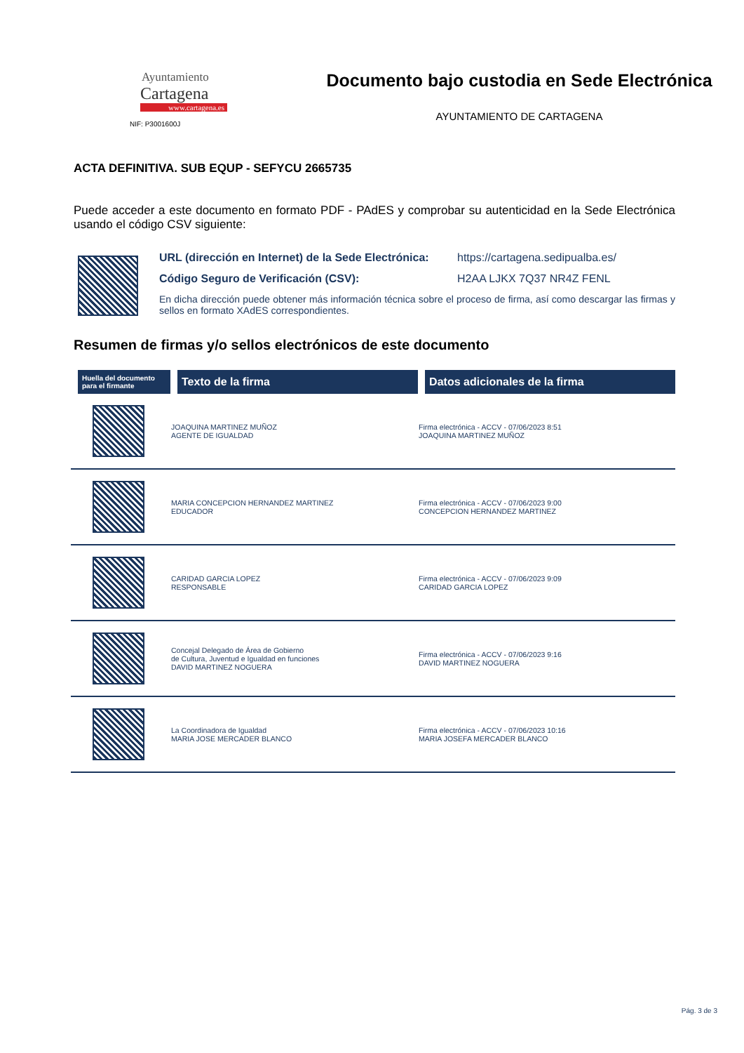Ayuntamiento
Cartagena
www.cartagena.es
NIF: P3001600J
Documento bajo custodia en Sede Electrónica
AYUNTAMIENTO DE CARTAGENA
ACTA DEFINITIVA. SUB EQUP - SEFYCU 2665735
Puede acceder a este documento en formato PDF - PAdES y comprobar su autenticidad en la Sede Electrónica usando el código CSV siguiente:
URL (dirección en Internet) de la Sede Electrónica: https://cartagena.sedipualba.es/
Código Seguro de Verificación (CSV): H2AA LJKX 7Q37 NR4Z FENL
En dicha dirección puede obtener más información técnica sobre el proceso de firma, así como descargar las firmas y sellos en formato XAdES correspondientes.
Resumen de firmas y/o sellos electrónicos de este documento
| Huella del documento para el firmante | Texto de la firma | Datos adicionales de la firma |
| --- | --- | --- |
| | JOAQUINA MARTINEZ MUÑOZ AGENTE DE IGUALDAD | Firma electrónica - ACCV - 07/06/2023 8:51 JOAQUINA MARTINEZ MUÑOZ |
| | MARIA CONCEPCION HERNANDEZ MARTINEZ EDUCADOR | Firma electrónica - ACCV - 07/06/2023 9:00 CONCEPCION HERNANDEZ MARTINEZ |
| | CARIDAD GARCIA LOPEZ RESPONSABLE | Firma electrónica - ACCV - 07/06/2023 9:09 CARIDAD GARCIA LOPEZ |
| | Concejal Delegado de Área de Gobierno de Cultura, Juventud e Igualdad en funciones DAVID MARTINEZ NOGUERA | Firma electrónica - ACCV - 07/06/2023 9:16 DAVID MARTINEZ NOGUERA |
| | La Coordinadora de Igualdad MARIA JOSE MERCADER BLANCO | Firma electrónica - ACCV - 07/06/2023 10:16 MARIA JOSEFA MERCADER BLANCO |
Pág. 3 de 3